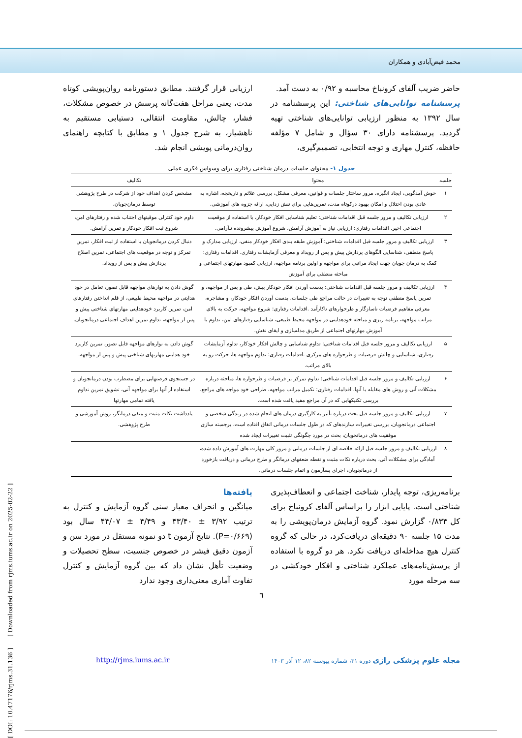محمد فیض‌آبادی و همکاران
حاضر ضریب آلفای کرونباخ محاسبه و ۰/۹۲ به دست آمد.
پرسشنامه توانایی‌های شناختی: این پرسشنامه در سال ۱۳۹۲ به منظور ارزیابی توانایی‌های شناختی تهیه گردید. پرسشنامه دارای ۳۰ سؤال و شامل ۷ مؤلفه حافظه، کنترل مهاری و توجه انتخابی، تصمیم‌گیری،
ارزیابی قرار گرفتند. مطابق دستورنامه روان‌پویشی کوتاه مدت، یعنی مراحل هفت‌گانه پرسش در خصوص مشکلات، فشار، چالش، مقاومت انتقالی، دستیابی مستقیم به ناهشیار، به شرح جدول ۱ و مطابق با کتابچه راهنمای روان‌درمانی پویشی انجام شد.
جدول ۱- محتوای جلسات درمان شناختی رفتاری برای وسواس فکری عملی
| جلسه | محتوا | تکالیف |
| --- | --- | --- |
| ۱ | خوش آمدگویی، ایجاد انگیزه، مرور ساختار جلسات و قوانین، معرفی مشکل، بررسی علائم و تاریخچه، اشاره به عادی بودن اختلال و امکان بهبود درکوتاه مدت، تمرین‌هایی برای تنش زدایی، ارائه جزوه های آموزشی. | مشخص کردن اهداف خود از شرکت در طرح پژوهشی توسط درمان‌جویان. |
| ۲ | ارزیابی تکالیف و مرور جلسه قبل اقدامات شناختی: تعلیم شناسایی افکار خودکار، با استفاده از موقعیت اجتماعی اخیر. اقدامات رفتاری: ارزیابی نیاز به آموزش آرامش، شروع آموزش پیشرونده تنآرامی. | داوم خود کنترلی موقیتهای اجتناب شده و رفتارهای امن، شروع ثبت افکار خودکار و تمرین آرامش. |
| ۳ | ارزیابی تکالیف و مرور جلسه قبل اقدامات شناختی: آموزش طبقه بندی افکار خودکار منفی، ارزیابی مدارک و پاسخ منطقی، شناسایی الگوهای پردازش پیش و پس از رویداد و معرفی آزمایشات رفتاری. اقدامات رفتاری: کمک به درمان جویان جهت ایجاد مراتبی برای مواجهه و اولین برنامه مواجهه، ارزیابی کمبود مهارتهای اجتماعی و مباحثه منطقی برای آموزش | دنبال کردن درمانجویان با استفاده از ثبت افکار، تمرین تمرکز و توجه در موقعیت های اجتماعی، تمرین اصلاح پردازش پیش و پس از رویداد. |
| ۴ | ارزیابی تکالیف و مرور جلسه قبل اقدامات شناختی: بدست آوردن افکار خودکار پیش، طی و پس از مواجهه، و تمرین پاسخ منطقی توجه به تغییرات در حالت مراجع طی جلسات، بدست آوردن افکار خودکار، و مشاجره، معرفی مفاهیم فرضیات ناسازگار و طرحوارهای ناکارآمد .اقدامات رفتاری: شروع مواجهه، حرکت به بالای مراتب مواجهه، برنامه ریزی و مباحثه خودهدایتی در مواجهه محیط طبیعی، شناسایی رفتارهای امن، تداوم با آموزش مهارتهای اجتماعی از طریق مدلسازی و ایفای نقش. | گوش دادن به نوارهای مواجهه قابل تصور، تعامل در خود هدایتی در مواجهه محیط طبیعی، از قلم انداختن رفتارهای امن، تمرین کاربرد خودهدایتی مهارتهای شناختی پیش و پس از مواجهه، تداوم تمرین اهداف اجتماعی درمانجویان. |
| ۵ | ارزیابی تکالیف و مرور جلسه قبل اقدامات شناختی: تداوم شناسایی و چالش افکار خودکار، تداوم آزمایشات رفتاری، شناسایی و چالش فرضیات و طرحواره های مرکزی .اقدامات رفتاری: تداوم مواجهه ها، حرکت رو به بالای مراتب. | گوش دادن به نوارهای مواجهه قابل تصور، تمرین کاربرد خود هدایتی مهارتهای شناختی پیش و پس از مواجهه. |
| ۶ | ارزیابی تکالیف و مرور جلسه قبل اقدامات شناختی: تداوم تمرکز بر فرضیات و طرحواره ها، مباحثه درباره مشکلات آتی و روش های مقابله با آنها. اقدامات رفتاری: تکمیل مراتب مواجهه، طراحی خود مواجه های مراجع، بررسی تکنیکهایی که در آن مراجع مفید یافت شده است. | در جستجوی فرصتهایی برای مضطرب بودن درمانجویان و استفاده از آنها برای مواجهه آتی، تشویق تمرین تداوم یافته تمامی مهارتها |
| ۷ | ارزیابی تکالیف و مرور جلسه قبل بحث درباره تأثیر به کارگیری درمان های انجام شده در زندگی شخصی و اجتماعی درمانجویان، بررسی تغییرات سازندهای که در طول جلسات درمانی اتفاق افتاده است، برجسته سازی موفقیت های درمانجویان، بحث در مورد چگونگی تثبیت تغییرات ایجاد شده | یادداشت نکات مثبت و منفی درمانگر، روش آموزشی و طرح پژوهشی. |
| ۸ | ارزیابی تکالیف و مرور جلسه قبل ارائه خلاصه ای از جلسات درمانی و مرور کلی مهارت های آموزش داده شده، آمادگی برای مشکلات آتی، بحث درباره نکات مثبت و نقطه ضعفهای درمانگر و طرح درمانی و دریافت بازخورد از درمانجویان، اجرای پسآزمون و اتمام جلسات درمانی. | |
برنامه‌ریزی، توجه پایدار، شناخت اجتماعی و انعطاف‌پذیری شناختی است. پایایی ابزار را براساس آلفای کرونباخ برای کل ۰/۸۳۴ گزارش نمود. گروه آزمایش درمان‌پویشی را به مدت ۱۵ جلسه ۹۰ دقیقه‌ای دریافت‌کرد، در حالی که گروه کنترل هیچ مداخله‌ای دریافت نکرد. هر دو گروه با استفاده از پرسش‌نامه‌های عملکرد شناختی و افکار خودکشی در سه مرحله مورد
یافته‌ها
میانگین و انحراف معیار سنی گروه آزمایش و کنترل به ترتیب ۳/۹۲ ± ۴۳/۴۰ و ۴/۴۹ ± ۴۴/۰۷ سال بود (P=۰/۶۶۹). نتایج آزمون t دو نمونه مستقل در مورد سن و آزمون دقیق فیشر در خصوص جنسیت، سطح تحصیلات و وضعیت تأهل نشان داد که بین گروه آزمایش و کنترل تفاوت آماری معنی‌داری وجود ندارد
٦
http://rjms.iums.ac.ir مجله علوم پزشکی رازی دوره ۳۱، شماره پیوسته ۸۲، ۱۲ آذر ۱۴۰۳
[ DOI: 10.47176/rjms.31.136 ] [ Downloaded from rjms.iums.ac.ir on 2025-02-22 ]